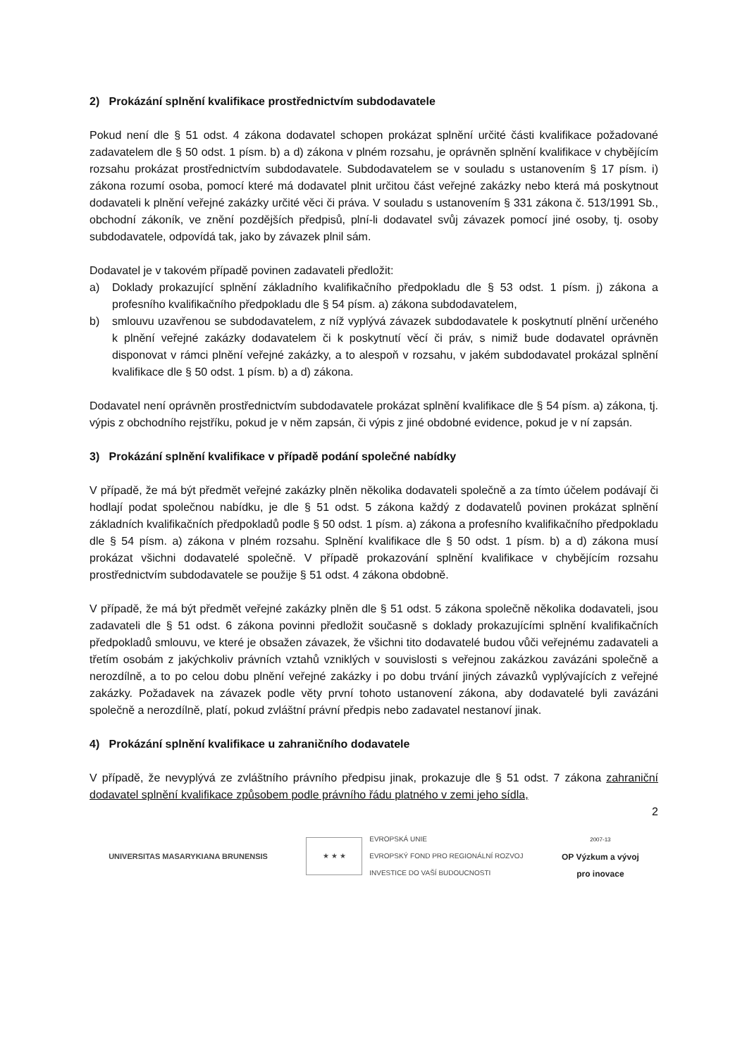2) Prokázání splnění kvalifikace prostřednictvím subdodavatele
Pokud není dle § 51 odst. 4 zákona dodavatel schopen prokázat splnění určité části kvalifikace požadované zadavatelem dle § 50 odst. 1 písm. b) a d) zákona v plném rozsahu, je oprávněn splnění kvalifikace v chybějícím rozsahu prokázat prostřednictvím subdodavatele. Subdodavatelem se v souladu s ustanovením § 17 písm. i) zákona rozumí osoba, pomocí které má dodavatel plnit určitou část veřejné zakázky nebo která má poskytnout dodavateli k plnění veřejné zakázky určité věci či práva. V souladu s ustanovením § 331 zákona č. 513/1991 Sb., obchodní zákoník, ve znění pozdějších předpisů, plní-li dodavatel svůj závazek pomocí jiné osoby, tj. osoby subdodavatele, odpovídá tak, jako by závazek plnil sám.
Dodavatel je v takovém případě povinen zadavateli předložit:
a) Doklady prokazující splnění základního kvalifikačního předpokladu dle § 53 odst. 1 písm. j) zákona a profesního kvalifikačního předpokladu dle § 54 písm. a) zákona subdodavatelem,
b) smlouvu uzavřenou se subdodavatelem, z níž vyplývá závazek subdodavatele k poskytnutí plnění určeného k plnění veřejné zakázky dodavatelem či k poskytnutí věcí či práv, s nimiž bude dodavatel oprávněn disponovat v rámci plnění veřejné zakázky, a to alespoň v rozsahu, v jakém subdodavatel prokázal splnění kvalifikace dle § 50 odst. 1 písm. b) a d) zákona.
Dodavatel není oprávněn prostřednictvím subdodavatele prokázat splnění kvalifikace dle § 54 písm. a) zákona, tj. výpis z obchodního rejstříku, pokud je v něm zapsán, či výpis z jiné obdobné evidence, pokud je v ní zapsán.
3) Prokázání splnění kvalifikace v případě podání společné nabídky
V případě, že má být předmět veřejné zakázky plněn několika dodavateli společně a za tímto účelem podávají či hodlají podat společnou nabídku, je dle § 51 odst. 5 zákona každý z dodavatelů povinen prokázat splnění základních kvalifikačních předpokladů podle § 50 odst. 1 písm. a) zákona a profesního kvalifikačního předpokladu dle § 54 písm. a) zákona v plném rozsahu. Splnění kvalifikace dle § 50 odst. 1 písm. b) a d) zákona musí prokázat všichni dodavatelé společně. V případě prokazování splnění kvalifikace v chybějícím rozsahu prostřednictvím subdodavatele se použije § 51 odst. 4 zákona obdobně.
V případě, že má být předmět veřejné zakázky plněn dle § 51 odst. 5 zákona společně několika dodavateli, jsou zadavateli dle § 51 odst. 6 zákona povinni předložit současně s doklady prokazujícími splnění kvalifikačních předpokladů smlouvu, ve které je obsažen závazek, že všichni tito dodavatelé budou vůči veřejnému zadavateli a třetím osobám z jakýchkoliv právních vztahů vzniklých v souvislosti s veřejnou zakázkou zavázáni společně a nerozdílně, a to po celou dobu plnění veřejné zakázky i po dobu trvání jiných závazků vyplývajících z veřejné zakázky. Požadavek na závazek podle věty první tohoto ustanovení zákona, aby dodavatelé byli zavázáni společně a nerozdílně, platí, pokud zvláštní právní předpis nebo zadavatel nestanoví jinak.
4) Prokázání splnění kvalifikace u zahraničního dodavatele
V případě, že nevyplývá ze zvláštního právního předpisu jinak, prokazuje dle § 51 odst. 7 zákona zahraniční dodavatel splnění kvalifikace způsobem podle právního řádu platného v zemi jeho sídla,
2
UNIVERSITAS MASARYKIANA BRUNENSIS
★ ★ ★
EVROPSKÁ UNIE
EVROPSKÝ FOND PRO REGIONÁLNÍ ROZVOJ
INVESTICE DO VAŠÍ BUDOUCNOSTI
2007-13
OP Výzkum a vývoj
pro inovace